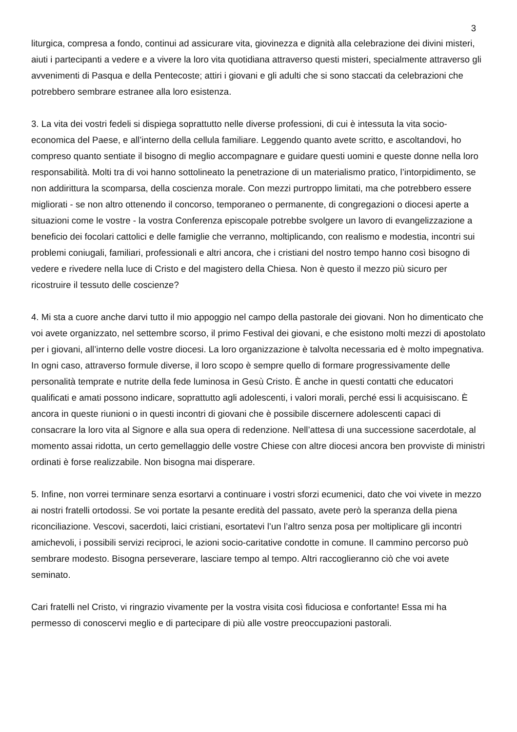3
liturgica, compresa a fondo, continui ad assicurare vita, giovinezza e dignità alla celebrazione dei divini misteri, aiuti i partecipanti a vedere e a vivere la loro vita quotidiana attraverso questi misteri, specialmente attraverso gli avvenimenti di Pasqua e della Pentecoste; attiri i giovani e gli adulti che si sono staccati da celebrazioni che potrebbero sembrare estranee alla loro esistenza.
3. La vita dei vostri fedeli si dispiega soprattutto nelle diverse professioni, di cui è intessuta la vita socio-economica del Paese, e all’interno della cellula familiare. Leggendo quanto avete scritto, e ascoltandovi, ho compreso quanto sentiate il bisogno di meglio accompagnare e guidare questi uomini e queste donne nella loro responsabilità. Molti tra di voi hanno sottolineato la penetrazione di un materialismo pratico, l’intorpidimento, se non addirittura la scomparsa, della coscienza morale. Con mezzi purtroppo limitati, ma che potrebbero essere migliorati - se non altro ottenendo il concorso, temporaneo o permanente, di congregazioni o diocesi aperte a situazioni come le vostre - la vostra Conferenza episcopale potrebbe svolgere un lavoro di evangelizzazione a beneficio dei focolari cattolici e delle famiglie che verranno, moltiplicando, con realismo e modestia, incontri sui problemi coniugali, familiari, professionali e altri ancora, che i cristiani del nostro tempo hanno così bisogno di vedere e rivedere nella luce di Cristo e del magistero della Chiesa. Non è questo il mezzo più sicuro per ricostruire il tessuto delle coscienze?
4. Mi sta a cuore anche darvi tutto il mio appoggio nel campo della pastorale dei giovani. Non ho dimenticato che voi avete organizzato, nel settembre scorso, il primo Festival dei giovani, e che esistono molti mezzi di apostolato per i giovani, all’interno delle vostre diocesi. La loro organizzazione è talvolta necessaria ed è molto impegnativa. In ogni caso, attraverso formule diverse, il loro scopo è sempre quello di formare progressivamente delle personalità temprate e nutrite della fede luminosa in Gesù Cristo. È anche in questi contatti che educatori qualificati e amati possono indicare, soprattutto agli adolescenti, i valori morali, perché essi li acquisiscano. È ancora in queste riunioni o in questi incontri di giovani che è possibile discernere adolescenti capaci di consacrare la loro vita al Signore e alla sua opera di redenzione. Nell’attesa di una successione sacerdotale, al momento assai ridotta, un certo gemellaggio delle vostre Chiese con altre diocesi ancora ben provviste di ministri ordinati è forse realizzabile. Non bisogna mai disperare.
5. Infine, non vorrei terminare senza esortarvi a continuare i vostri sforzi ecumenici, dato che voi vivete in mezzo ai nostri fratelli ortodossi. Se voi portate la pesante eredità del passato, avete però la speranza della piena riconciliazione. Vescovi, sacerdoti, laici cristiani, esortatevi l’un l’altro senza posa per moltiplicare gli incontri amichevoli, i possibili servizi reciproci, le azioni socio-caritative condotte in comune. Il cammino percorso può sembrare modesto. Bisogna perseverare, lasciare tempo al tempo. Altri raccoglieranno ciò che voi avete seminato.
Cari fratelli nel Cristo, vi ringrazio vivamente per la vostra visita così fiduciosa e confortante! Essa mi ha permesso di conoscervi meglio e di partecipare di più alle vostre preoccupazioni pastorali.